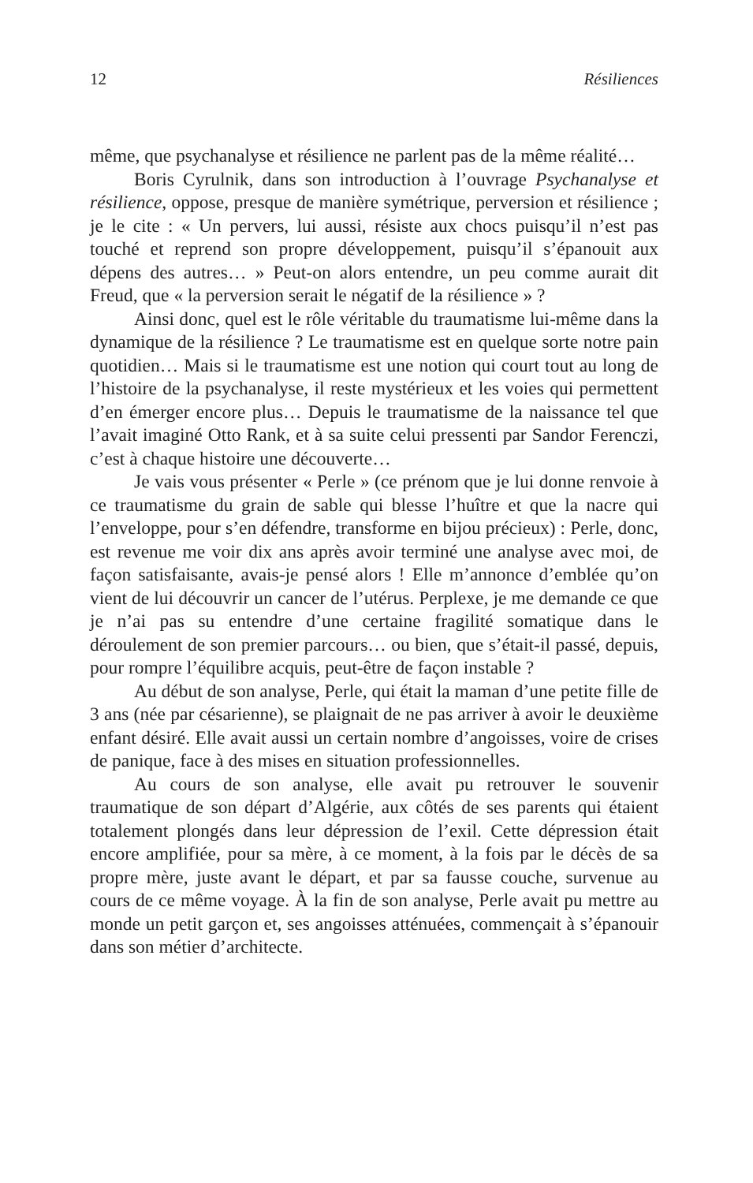12 Résiliences
même, que psychanalyse et résilience ne parlent pas de la même réalité…
Boris Cyrulnik, dans son introduction à l’ouvrage Psychanalyse et résilience, oppose, presque de manière symétrique, perversion et résilience ; je le cite : « Un pervers, lui aussi, résiste aux chocs puisqu’il n’est pas touché et reprend son propre développement, puisqu’il s’épanouit aux dépens des autres… » Peut-on alors entendre, un peu comme aurait dit Freud, que « la perversion serait le négatif de la résilience » ?
Ainsi donc, quel est le rôle véritable du traumatisme lui-même dans la dynamique de la résilience ? Le traumatisme est en quelque sorte notre pain quotidien… Mais si le traumatisme est une notion qui court tout au long de l’histoire de la psychanalyse, il reste mystérieux et les voies qui permettent d’en émerger encore plus… Depuis le traumatisme de la naissance tel que l’avait imaginé Otto Rank, et à sa suite celui pressenti par Sandor Ferenczi, c’est à chaque histoire une découverte…
Je vais vous présenter « Perle » (ce prénom que je lui donne renvoie à ce traumatisme du grain de sable qui blesse l’huître et que la nacre qui l’enveloppe, pour s’en défendre, transforme en bijou précieux) : Perle, donc, est revenue me voir dix ans après avoir terminé une analyse avec moi, de façon satisfaisante, avais-je pensé alors ! Elle m’annonce d’emblée qu’on vient de lui découvrir un cancer de l’utérus. Perplexe, je me demande ce que je n’ai pas su entendre d’une certaine fragilité somatique dans le déroulement de son premier parcours… ou bien, que s’était-il passé, depuis, pour rompre l’équilibre acquis, peut-être de façon instable ?
Au début de son analyse, Perle, qui était la maman d’une petite fille de 3 ans (née par césarienne), se plaignait de ne pas arriver à avoir le deuxième enfant désiré. Elle avait aussi un certain nombre d’angoisses, voire de crises de panique, face à des mises en situation professionnelles.
Au cours de son analyse, elle avait pu retrouver le souvenir traumatique de son départ d’Algérie, aux côtés de ses parents qui étaient totalement plongés dans leur dépression de l’exil. Cette dépression était encore amplifiée, pour sa mère, à ce moment, à la fois par le décès de sa propre mère, juste avant le départ, et par sa fausse couche, survenue au cours de ce même voyage. À la fin de son analyse, Perle avait pu mettre au monde un petit garçon et, ses angoisses atténuées, commençait à s’épanouir dans son métier d’architecte.